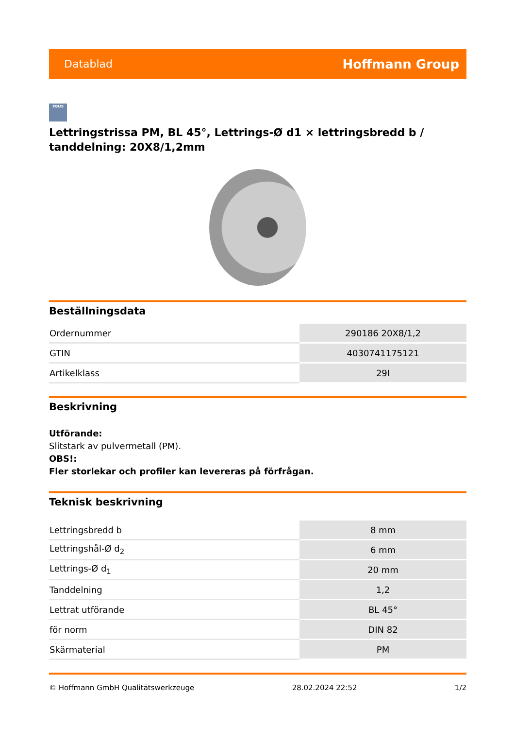Datablad
Hoffmann Group
zeus
Lettringstrissa PM, BL 45°, Lettrings-Ø d1 × lettringsbredd b / tanddelning: 20X8/1,2mm
Beställningsdata
| Ordernummer | 290186 20X8/1,2 |
| GTIN | 4030741175121 |
| Artikelklass | 29I |
Beskrivning
Utförande:
Slitstark av pulvermetall (PM).
OBS!:
Fler storlekar och profiler kan levereras på förfrågan.
Teknisk beskrivning
| Lettringsbredd b | 8 mm |
| Lettringshål-Ø d<sub>2</sub> | 6 mm |
| Lettrings-Ø d<sub>1</sub> | 20 mm |
| Tanddelning | 1,2 |
| Lettrat utförande | BL 45° |
| för norm | DIN 82 |
| Skärmaterial | PM |
© Hoffmann GmbH Qualitätswerkzeuge 28.02.2024 22:52 1/2